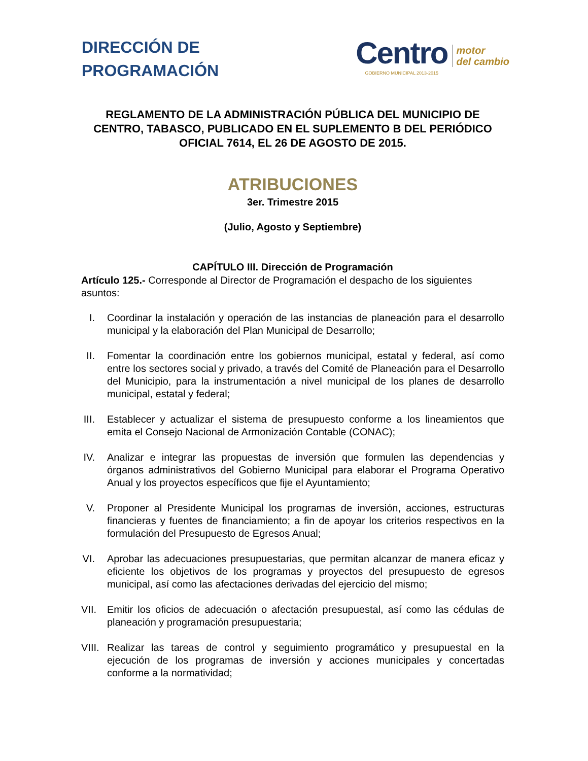DIRECCIÓN DE
PROGRAMACIÓN
Centro
GOBIERNO MUNICIPAL 2013-2015
motor
del cambio
REGLAMENTO DE LA ADMINISTRACIÓN PÚBLICA DEL MUNICIPIO DE CENTRO, TABASCO, PUBLICADO EN EL SUPLEMENTO B DEL PERIÓDICO OFICIAL 7614, EL 26 DE AGOSTO DE 2015.
ATRIBUCIONES
3er. Trimestre 2015
(Julio, Agosto y Septiembre)
CAPÍTULO III. Dirección de Programación
Artículo 125.- Corresponde al Director de Programación el despacho de los siguientes asuntos:
I. Coordinar la instalación y operación de las instancias de planeación para el desarrollo municipal y la elaboración del Plan Municipal de Desarrollo;
II. Fomentar la coordinación entre los gobiernos municipal, estatal y federal, así como entre los sectores social y privado, a través del Comité de Planeación para el Desarrollo del Municipio, para la instrumentación a nivel municipal de los planes de desarrollo municipal, estatal y federal;
III. Establecer y actualizar el sistema de presupuesto conforme a los lineamientos que emita el Consejo Nacional de Armonización Contable (CONAC);
IV. Analizar e integrar las propuestas de inversión que formulen las dependencias y órganos administrativos del Gobierno Municipal para elaborar el Programa Operativo Anual y los proyectos específicos que fije el Ayuntamiento;
V. Proponer al Presidente Municipal los programas de inversión, acciones, estructuras financieras y fuentes de financiamiento; a fin de apoyar los criterios respectivos en la formulación del Presupuesto de Egresos Anual;
VI. Aprobar las adecuaciones presupuestarias, que permitan alcanzar de manera eficaz y eficiente los objetivos de los programas y proyectos del presupuesto de egresos municipal, así como las afectaciones derivadas del ejercicio del mismo;
VII. Emitir los oficios de adecuación o afectación presupuestal, así como las cédulas de planeación y programación presupuestaria;
VIII. Realizar las tareas de control y seguimiento programático y presupuestal en la ejecución de los programas de inversión y acciones municipales y concertadas conforme a la normatividad;